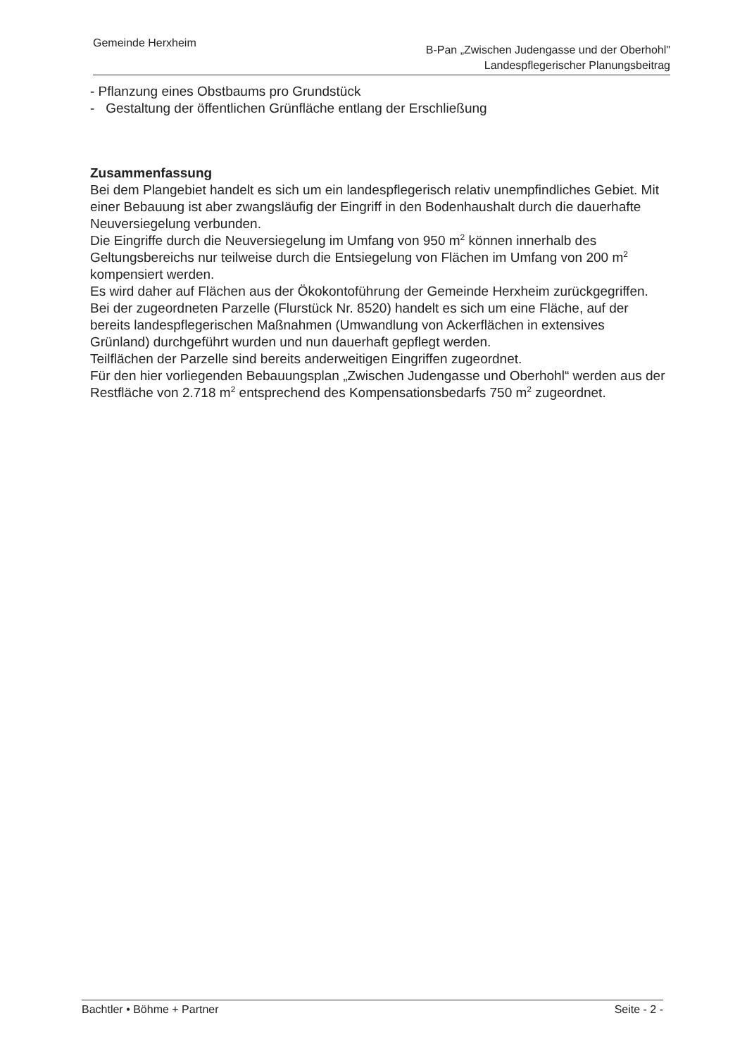Gemeinde Herxheim
B-Pan „Zwischen Judengasse und der Oberhohl"
Landespflegerischer Planungsbeitrag
- Pflanzung eines Obstbaums pro Grundstück
- Gestaltung der öffentlichen Grünfläche entlang der Erschließung
Zusammenfassung
Bei dem Plangebiet handelt es sich um ein landespflegerisch relativ unempfindliches Gebiet. Mit einer Bebauung ist aber zwangsläufig der Eingriff in den Bodenhaushalt durch die dauerhafte Neuversiegelung verbunden.
Die Eingriffe durch die Neuversiegelung im Umfang von 950 m<sup>2</sup> können innerhalb des Geltungsbereichs nur teilweise durch die Entsiegelung von Flächen im Umfang von 200 m<sup>2</sup> kompensiert werden.
Es wird daher auf Flächen aus der Ökokontoführung der Gemeinde Herxheim zurückgegriffen. Bei der zugeordneten Parzelle (Flurstück Nr. 8520) handelt es sich um eine Fläche, auf der bereits landespflegerischen Maßnahmen (Umwandlung von Ackerflächen in extensives Grünland) durchgeführt wurden und nun dauerhaft gepflegt werden.
Teilflächen der Parzelle sind bereits anderweitigen Eingriffen zugeordnet.
Für den hier vorliegenden Bebauungsplan „Zwischen Judengasse und Oberhohl“ werden aus der Restfläche von 2.718 m<sup>2</sup> entsprechend des Kompensationsbedarfs 750 m<sup>2</sup> zugeordnet.
Bachtler • Böhme + Partner Seite - 2 -